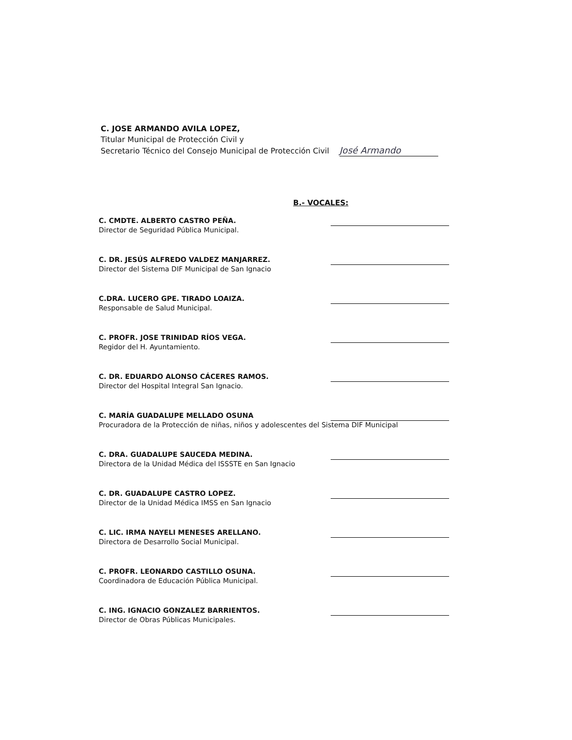C. JOSE ARMANDO AVILA LOPEZ,
Titular Municipal de Protección Civil y
Secretario Técnico del Consejo Municipal de Protección Civil José Armando
B.- VOCALES:
C. CMDTE. ALBERTO CASTRO PEÑA.
Director de Seguridad Pública Municipal.
C. DR. JESÚS ALFREDO VALDEZ MANJARREZ.
Director del Sistema DIF Municipal de San Ignacio
C.DRA. LUCERO GPE. TIRADO LOAIZA.
Responsable de Salud Municipal.
C. PROFR. JOSE TRINIDAD RÍOS VEGA.
Regidor del H. Ayuntamiento.
C. DR. EDUARDO ALONSO CÁCERES RAMOS.
Director del Hospital Integral San Ignacio.
C. MARÍA GUADALUPE MELLADO OSUNA
Procuradora de la Protección de niñas, niños y adolescentes del Sistema DIF Municipal
C. DRA. GUADALUPE SAUCEDA MEDINA.
Directora de la Unidad Médica del ISSSTE en San Ignacio
C. DR. GUADALUPE CASTRO LOPEZ.
Director de la Unidad Médica IMSS en San Ignacio
C. LIC. IRMA NAYELI MENESES ARELLANO.
Directora de Desarrollo Social Municipal.
C. PROFR. LEONARDO CASTILLO OSUNA.
Coordinadora de Educación Pública Municipal.
C. ING. IGNACIO GONZALEZ BARRIENTOS.
Director de Obras Públicas Municipales.